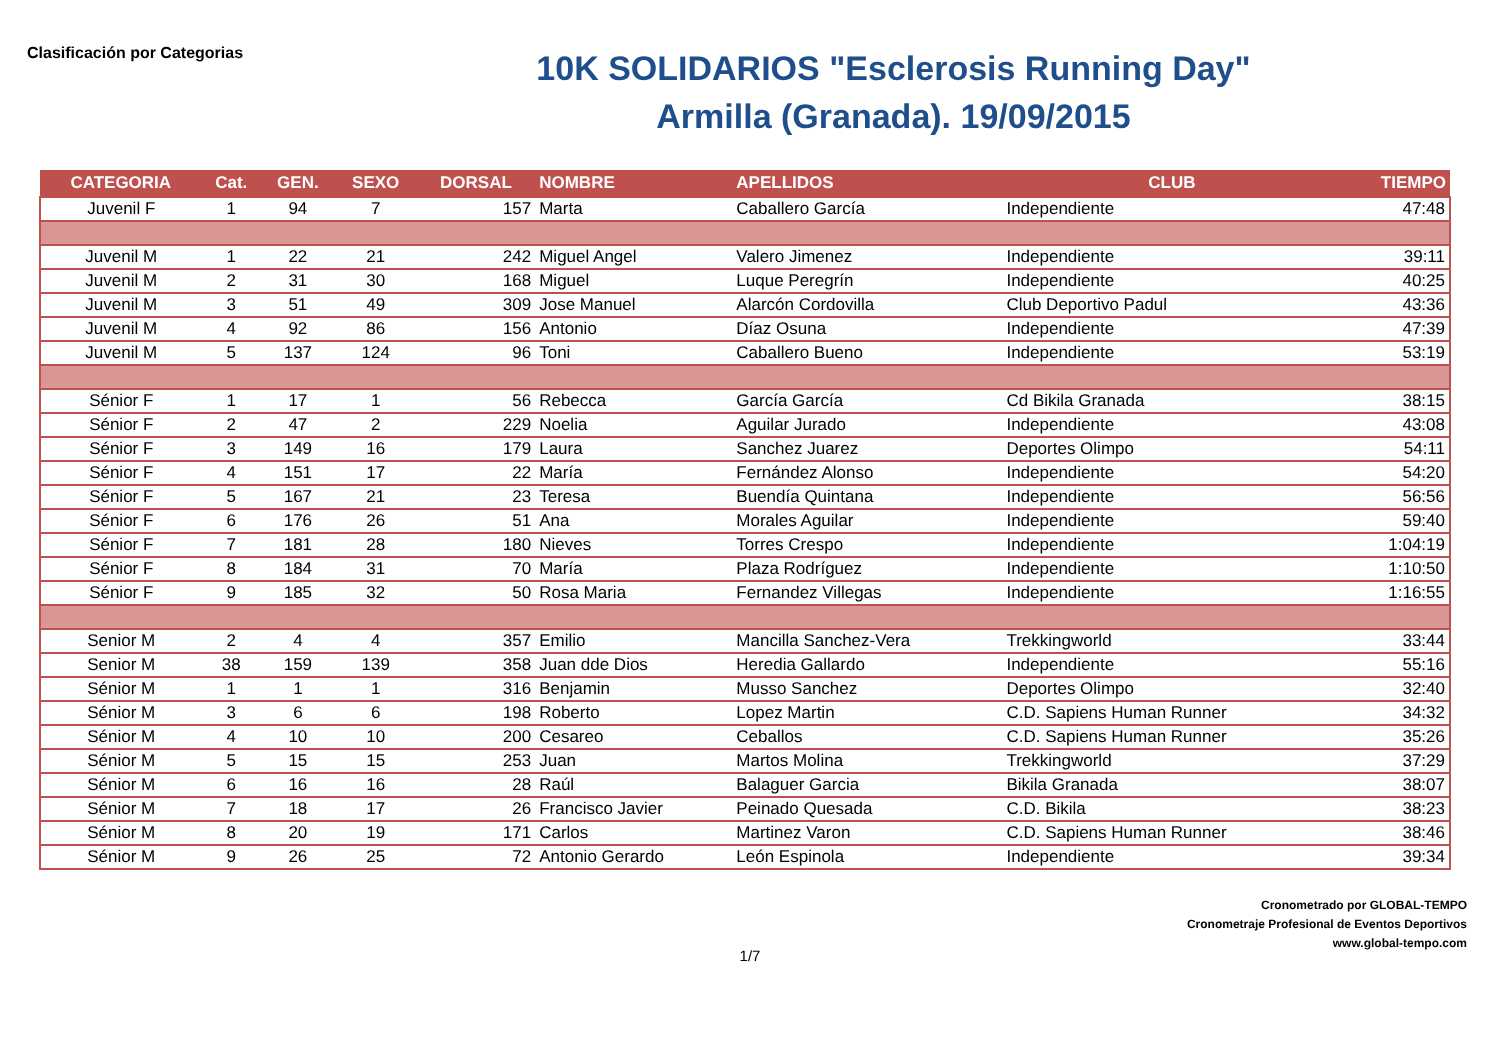Clasificación por Categorias
10K SOLIDARIOS "Esclerosis Running Day"
Armilla (Granada). 19/09/2015
| CATEGORIA | Cat. | GEN. | SEXO | DORSAL | NOMBRE | APELLIDOS | CLUB | TIEMPO |
| --- | --- | --- | --- | --- | --- | --- | --- | --- |
| Juvenil F | 1 | 94 | 7 | 157 | Marta | Caballero García | Independiente | 47:48 |
| Juvenil M | 1 | 22 | 21 | 242 | Miguel Angel | Valero Jimenez | Independiente | 39:11 |
| Juvenil M | 2 | 31 | 30 | 168 | Miguel | Luque Peregrín | Independiente | 40:25 |
| Juvenil M | 3 | 51 | 49 | 309 | Jose Manuel | Alarcón Cordovilla | Club Deportivo Padul | 43:36 |
| Juvenil M | 4 | 92 | 86 | 156 | Antonio | Díaz Osuna | Independiente | 47:39 |
| Juvenil M | 5 | 137 | 124 | 96 | Toni | Caballero Bueno | Independiente | 53:19 |
| Sénior F | 1 | 17 | 1 | 56 | Rebecca | García García | Cd Bikila Granada | 38:15 |
| Sénior F | 2 | 47 | 2 | 229 | Noelia | Aguilar Jurado | Independiente | 43:08 |
| Sénior F | 3 | 149 | 16 | 179 | Laura | Sanchez Juarez | Deportes Olimpo | 54:11 |
| Sénior F | 4 | 151 | 17 | 22 | María | Fernández Alonso | Independiente | 54:20 |
| Sénior F | 5 | 167 | 21 | 23 | Teresa | Buendía Quintana | Independiente | 56:56 |
| Sénior F | 6 | 176 | 26 | 51 | Ana | Morales Aguilar | Independiente | 59:40 |
| Sénior F | 7 | 181 | 28 | 180 | Nieves | Torres Crespo | Independiente | 1:04:19 |
| Sénior F | 8 | 184 | 31 | 70 | María | Plaza Rodríguez | Independiente | 1:10:50 |
| Sénior F | 9 | 185 | 32 | 50 | Rosa Maria | Fernandez Villegas | Independiente | 1:16:55 |
| Senior M | 2 | 4 | 4 | 357 | Emilio | Mancilla Sanchez-Vera | Trekkingworld | 33:44 |
| Senior M | 38 | 159 | 139 | 358 | Juan dde Dios | Heredia Gallardo | Independiente | 55:16 |
| Sénior M | 1 | 1 | 1 | 316 | Benjamin | Musso Sanchez | Deportes Olimpo | 32:40 |
| Sénior M | 3 | 6 | 6 | 198 | Roberto | Lopez Martin | C.D. Sapiens Human Runner | 34:32 |
| Sénior M | 4 | 10 | 10 | 200 | Cesareo | Ceballos | C.D. Sapiens Human Runner | 35:26 |
| Sénior M | 5 | 15 | 15 | 253 | Juan | Martos Molina | Trekkingworld | 37:29 |
| Sénior M | 6 | 16 | 16 | 28 | Raúl | Balaguer Garcia | Bikila Granada | 38:07 |
| Sénior M | 7 | 18 | 17 | 26 | Francisco Javier | Peinado Quesada | C.D. Bikila | 38:23 |
| Sénior M | 8 | 20 | 19 | 171 | Carlos | Martinez Varon | C.D. Sapiens Human Runner | 38:46 |
| Sénior M | 9 | 26 | 25 | 72 | Antonio Gerardo | León Espinola | Independiente | 39:34 |
Cronometrado por GLOBAL-TEMPO
Cronometraje Profesional de Eventos Deportivos
www.global-tempo.com
1/7